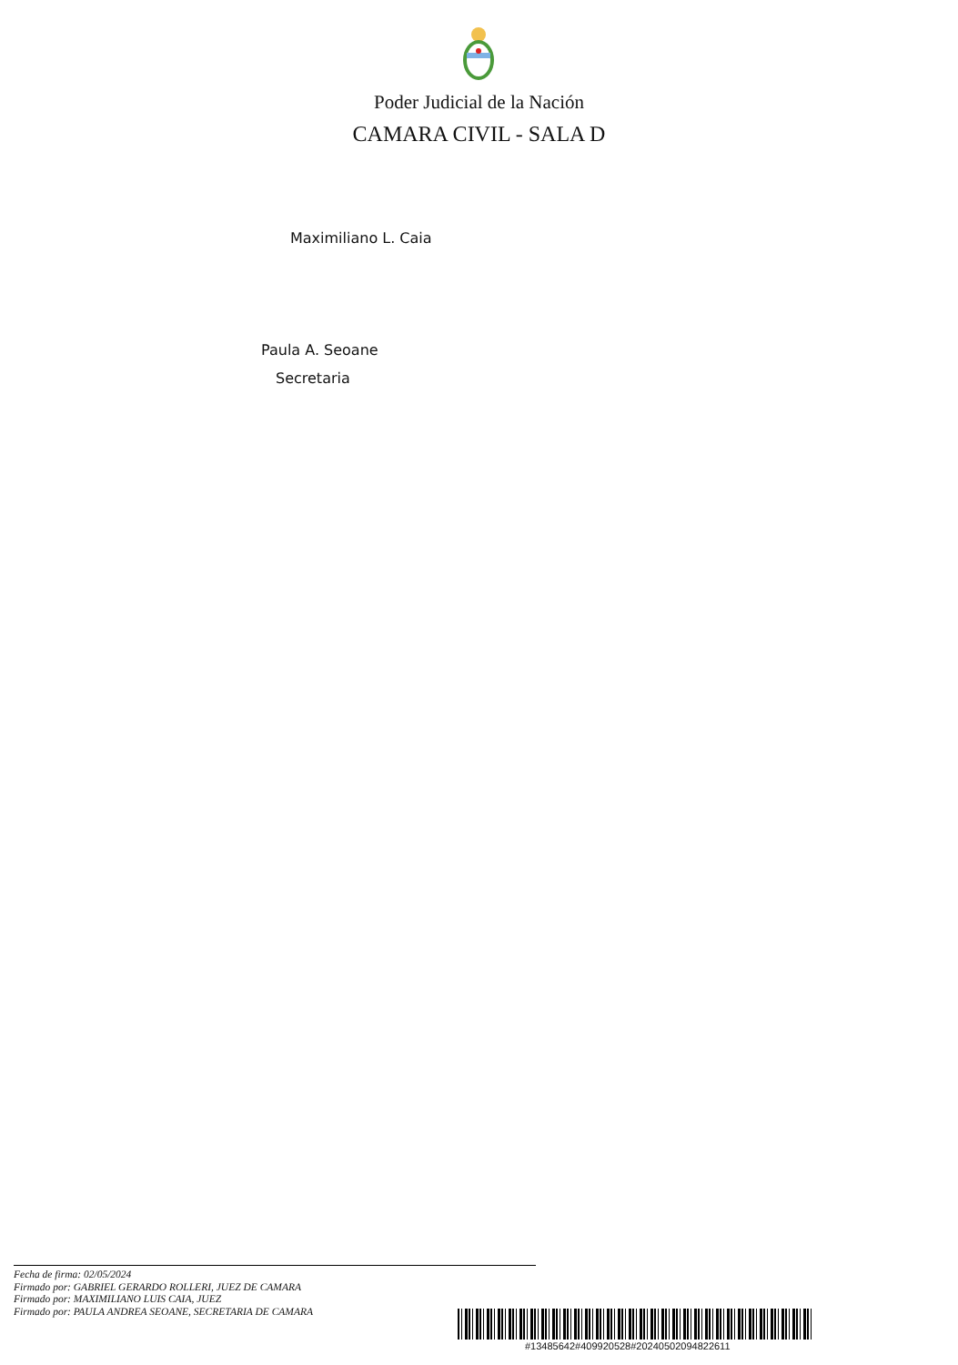Poder Judicial de la Nación
CAMARA CIVIL - SALA D
Maximiliano L. Caia
Paula A. Seoane
Secretaria
Fecha de firma: 02/05/2024
Firmado por: GABRIEL GERARDO ROLLERI, JUEZ DE CAMARA
Firmado por: MAXIMILIANO LUIS CAIA, JUEZ
Firmado por: PAULA ANDREA SEOANE, SECRETARIA DE CAMARA
#13485642#409920528#20240502094822611